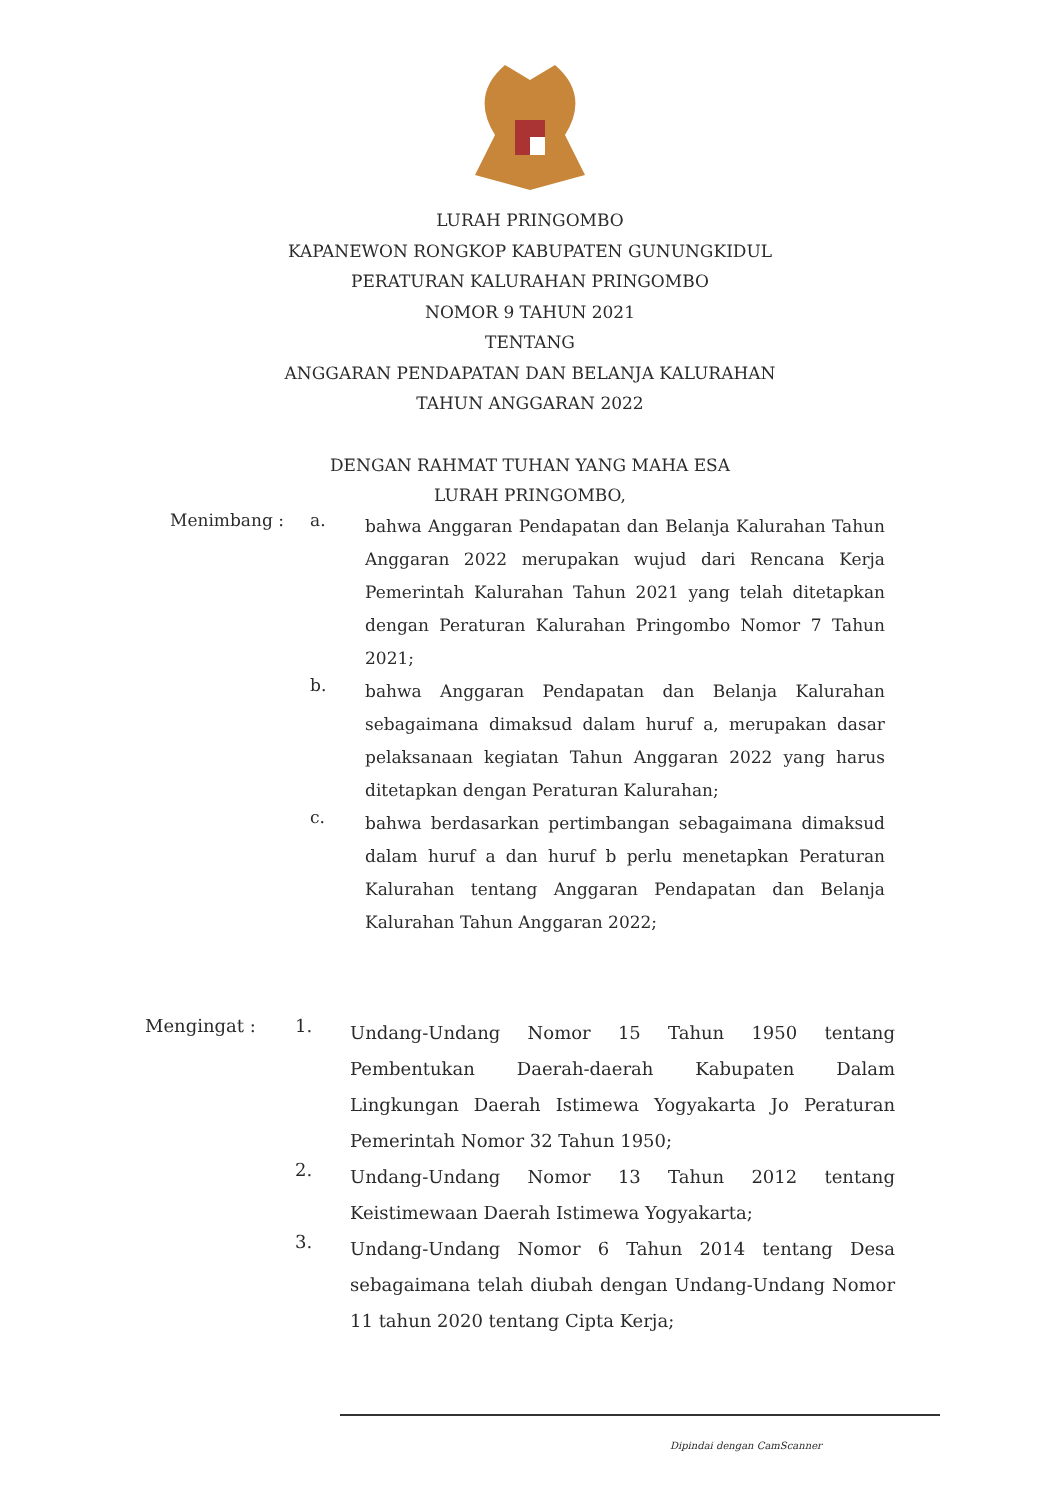LURAH PRINGOMBO
KAPANEWON RONGKOP KABUPATEN GUNUNGKIDUL
PERATURAN KALURAHAN PRINGOMBO
NOMOR 9 TAHUN 2021
TENTANG
ANGGARAN PENDAPATAN DAN BELANJA KALURAHAN
TAHUN ANGGARAN 2022
DENGAN RAHMAT TUHAN YANG MAHA ESA
LURAH PRINGOMBO,
Menimbang : a.
bahwa Anggaran Pendapatan dan Belanja Kalurahan Tahun Anggaran 2022 merupakan wujud dari Rencana Kerja Pemerintah Kalurahan Tahun 2021 yang telah ditetapkan dengan Peraturan Kalurahan Pringombo Nomor 7 Tahun 2021;
b.
bahwa Anggaran Pendapatan dan Belanja Kalurahan sebagaimana dimaksud dalam huruf a, merupakan dasar pelaksanaan kegiatan Tahun Anggaran 2022 yang harus ditetapkan dengan Peraturan Kalurahan;
c.
bahwa berdasarkan pertimbangan sebagaimana dimaksud dalam huruf a dan huruf b perlu menetapkan Peraturan Kalurahan tentang Anggaran Pendapatan dan Belanja Kalurahan Tahun Anggaran 2022;
Mengingat : 1.
Undang-Undang Nomor 15 Tahun 1950 tentang Pembentukan Daerah-daerah Kabupaten Dalam Lingkungan Daerah Istimewa Yogyakarta Jo Peraturan Pemerintah Nomor 32 Tahun 1950;
2.
Undang-Undang Nomor 13 Tahun 2012 tentang Keistimewaan Daerah Istimewa Yogyakarta;
3.
Undang-Undang Nomor 6 Tahun 2014 tentang Desa sebagaimana telah diubah dengan Undang-Undang Nomor 11 tahun 2020 tentang Cipta Kerja;
Dipindai dengan CamScanner